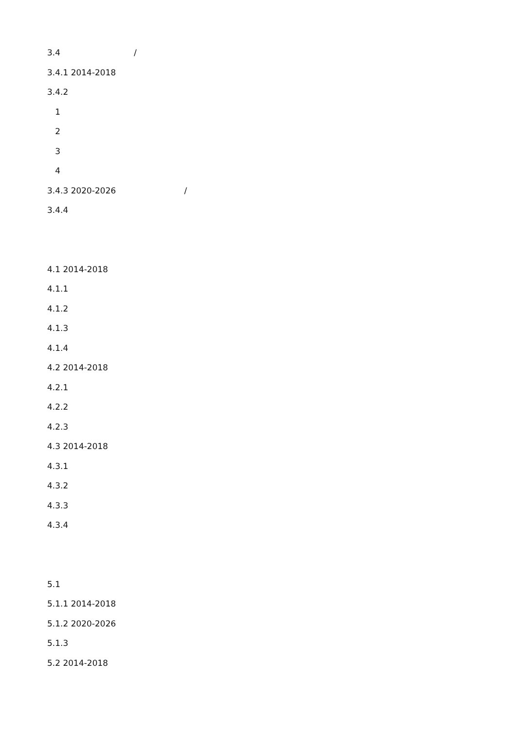3.4 /
3.4.1 2014-2018
3.4.2
1
2
3
4
3.4.3 2020-2026 /
3.4.4
4.1 2014-2018
4.1.1
4.1.2
4.1.3
4.1.4
4.2 2014-2018
4.2.1
4.2.2
4.2.3
4.3 2014-2018
4.3.1
4.3.2
4.3.3
4.3.4
5.1
5.1.1 2014-2018
5.1.2 2020-2026
5.1.3
5.2 2014-2018